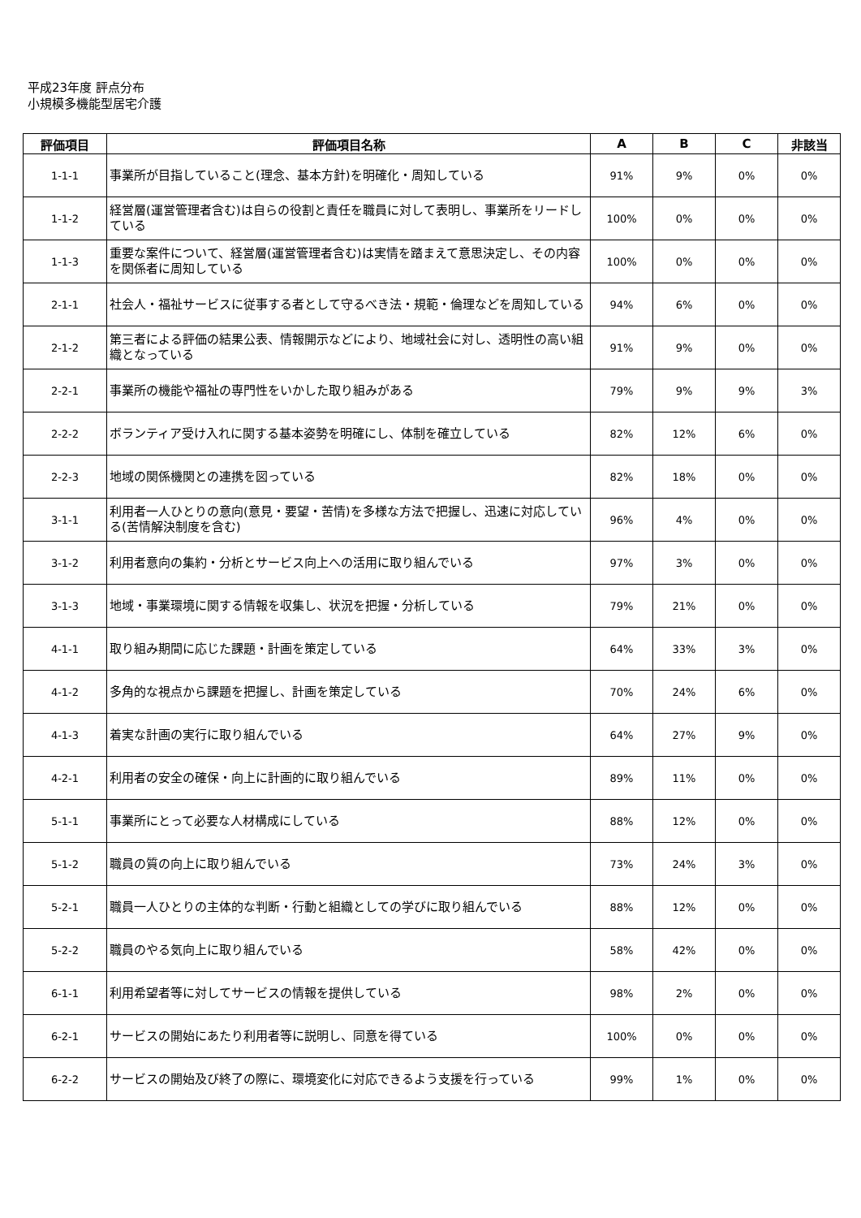平成23年度 評点分布
小規模多機能型居宅介護
| 評価項目 | 評価項目名称 | A | B | C | 非該当 |
| --- | --- | --- | --- | --- | --- |
| 1-1-1 | 事業所が目指していること(理念、基本方針)を明確化・周知している | 91% | 9% | 0% | 0% |
| 1-1-2 | 経営層(運営管理者含む)は自らの役割と責任を職員に対して表明し、事業所をリードしている | 100% | 0% | 0% | 0% |
| 1-1-3 | 重要な案件について、経営層(運営管理者含む)は実情を踏まえて意思決定し、その内容を関係者に周知している | 100% | 0% | 0% | 0% |
| 2-1-1 | 社会人・福祉サービスに従事する者として守るべき法・規範・倫理などを周知している | 94% | 6% | 0% | 0% |
| 2-1-2 | 第三者による評価の結果公表、情報開示などにより、地域社会に対し、透明性の高い組織となっている | 91% | 9% | 0% | 0% |
| 2-2-1 | 事業所の機能や福祉の専門性をいかした取り組みがある | 79% | 9% | 9% | 3% |
| 2-2-2 | ボランティア受け入れに関する基本姿勢を明確にし、体制を確立している | 82% | 12% | 6% | 0% |
| 2-2-3 | 地域の関係機関との連携を図っている | 82% | 18% | 0% | 0% |
| 3-1-1 | 利用者一人ひとりの意向(意見・要望・苦情)を多様な方法で把握し、迅速に対応している(苦情解決制度を含む) | 96% | 4% | 0% | 0% |
| 3-1-2 | 利用者意向の集約・分析とサービス向上への活用に取り組んでいる | 97% | 3% | 0% | 0% |
| 3-1-3 | 地域・事業環境に関する情報を収集し、状況を把握・分析している | 79% | 21% | 0% | 0% |
| 4-1-1 | 取り組み期間に応じた課題・計画を策定している | 64% | 33% | 3% | 0% |
| 4-1-2 | 多角的な視点から課題を把握し、計画を策定している | 70% | 24% | 6% | 0% |
| 4-1-3 | 着実な計画の実行に取り組んでいる | 64% | 27% | 9% | 0% |
| 4-2-1 | 利用者の安全の確保・向上に計画的に取り組んでいる | 89% | 11% | 0% | 0% |
| 5-1-1 | 事業所にとって必要な人材構成にしている | 88% | 12% | 0% | 0% |
| 5-1-2 | 職員の質の向上に取り組んでいる | 73% | 24% | 3% | 0% |
| 5-2-1 | 職員一人ひとりの主体的な判断・行動と組織としての学びに取り組んでいる | 88% | 12% | 0% | 0% |
| 5-2-2 | 職員のやる気向上に取り組んでいる | 58% | 42% | 0% | 0% |
| 6-1-1 | 利用希望者等に対してサービスの情報を提供している | 98% | 2% | 0% | 0% |
| 6-2-1 | サービスの開始にあたり利用者等に説明し、同意を得ている | 100% | 0% | 0% | 0% |
| 6-2-2 | サービスの開始及び終了の際に、環境変化に対応できるよう支援を行っている | 99% | 1% | 0% | 0% |